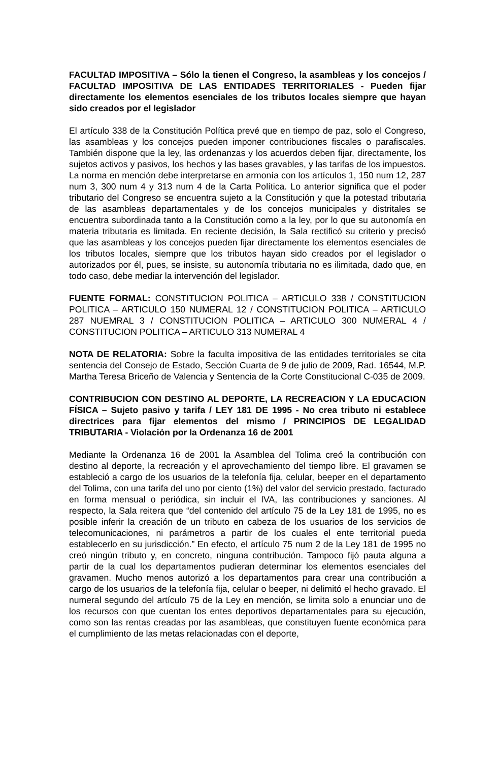FACULTAD IMPOSITIVA – Sólo la tienen el Congreso, la asambleas y los concejos / FACULTAD IMPOSITIVA DE LAS ENTIDADES TERRITORIALES - Pueden fijar directamente los elementos esenciales de los tributos locales siempre que hayan sido creados por el legislador
El artículo 338 de la Constitución Política prevé que en tiempo de paz, solo el Congreso, las asambleas y los concejos pueden imponer contribuciones fiscales o parafiscales. También dispone que la ley, las ordenanzas y los acuerdos deben fijar, directamente, los sujetos activos y pasivos, los hechos y las bases gravables, y las tarifas de los impuestos. La norma en mención debe interpretarse en armonía con los artículos 1, 150 num 12, 287 num 3, 300 num 4 y 313 num 4 de la Carta Política. Lo anterior significa que el poder tributario del Congreso se encuentra sujeto a la Constitución y que la potestad tributaria de las asambleas departamentales y de los concejos municipales y distritales se encuentra subordinada tanto a la Constitución como a la ley, por lo que su autonomía en materia tributaria es limitada. En reciente decisión, la Sala rectificó su criterio y precisó que las asambleas y los concejos pueden fijar directamente los elementos esenciales de los tributos locales, siempre que los tributos hayan sido creados por el legislador o autorizados por él, pues, se insiste, su autonomía tributaria no es ilimitada, dado que, en todo caso, debe mediar la intervención del legislador.
FUENTE FORMAL: CONSTITUCION POLITICA – ARTICULO 338 / CONSTITUCION POLITICA – ARTICULO 150 NUMERAL 12 / CONSTITUCION POLITICA – ARTICULO 287 NUEMRAL 3 / CONSTITUCION POLITICA – ARTICULO 300 NUMERAL 4 / CONSTITUCION POLITICA – ARTICULO 313 NUMERAL 4
NOTA DE RELATORIA: Sobre la faculta impositiva de las entidades territoriales se cita sentencia del Consejo de Estado, Sección Cuarta de 9 de julio de 2009, Rad. 16544, M.P. Martha Teresa Briceño de Valencia y Sentencia de la Corte Constitucional C-035 de 2009.
CONTRIBUCION CON DESTINO AL DEPORTE, LA RECREACION Y LA EDUCACION FÍSICA – Sujeto pasivo y tarifa / LEY 181 DE 1995 - No crea tributo ni establece directrices para fijar elementos del mismo / PRINCIPIOS DE LEGALIDAD TRIBUTARIA - Violación por la Ordenanza 16 de 2001
Mediante la Ordenanza 16 de 2001 la Asamblea del Tolima creó la contribución con destino al deporte, la recreación y el aprovechamiento del tiempo libre. El gravamen se estableció a cargo de los usuarios de la telefonía fija, celular, beeper en el departamento del Tolima, con una tarifa del uno por ciento (1%) del valor del servicio prestado, facturado en forma mensual o periódica, sin incluir el IVA, las contribuciones y sanciones. Al respecto, la Sala reitera que “del contenido del artículo 75 de la Ley 181 de 1995, no es posible inferir la creación de un tributo en cabeza de los usuarios de los servicios de telecomunicaciones, ni parámetros a partir de los cuales el ente territorial pueda establecerlo en su jurisdicción.” En efecto, el artículo 75 num 2 de la Ley 181 de 1995 no creó ningún tributo y, en concreto, ninguna contribución. Tampoco fijó pauta alguna a partir de la cual los departamentos pudieran determinar los elementos esenciales del gravamen. Mucho menos autorizó a los departamentos para crear una contribución a cargo de los usuarios de la telefonía fija, celular o beeper, ni delimitó el hecho gravado. El numeral segundo del artículo 75 de la Ley en mención, se limita solo a enunciar uno de los recursos con que cuentan los entes deportivos departamentales para su ejecución, como son las rentas creadas por las asambleas, que constituyen fuente económica para el cumplimiento de las metas relacionadas con el deporte,